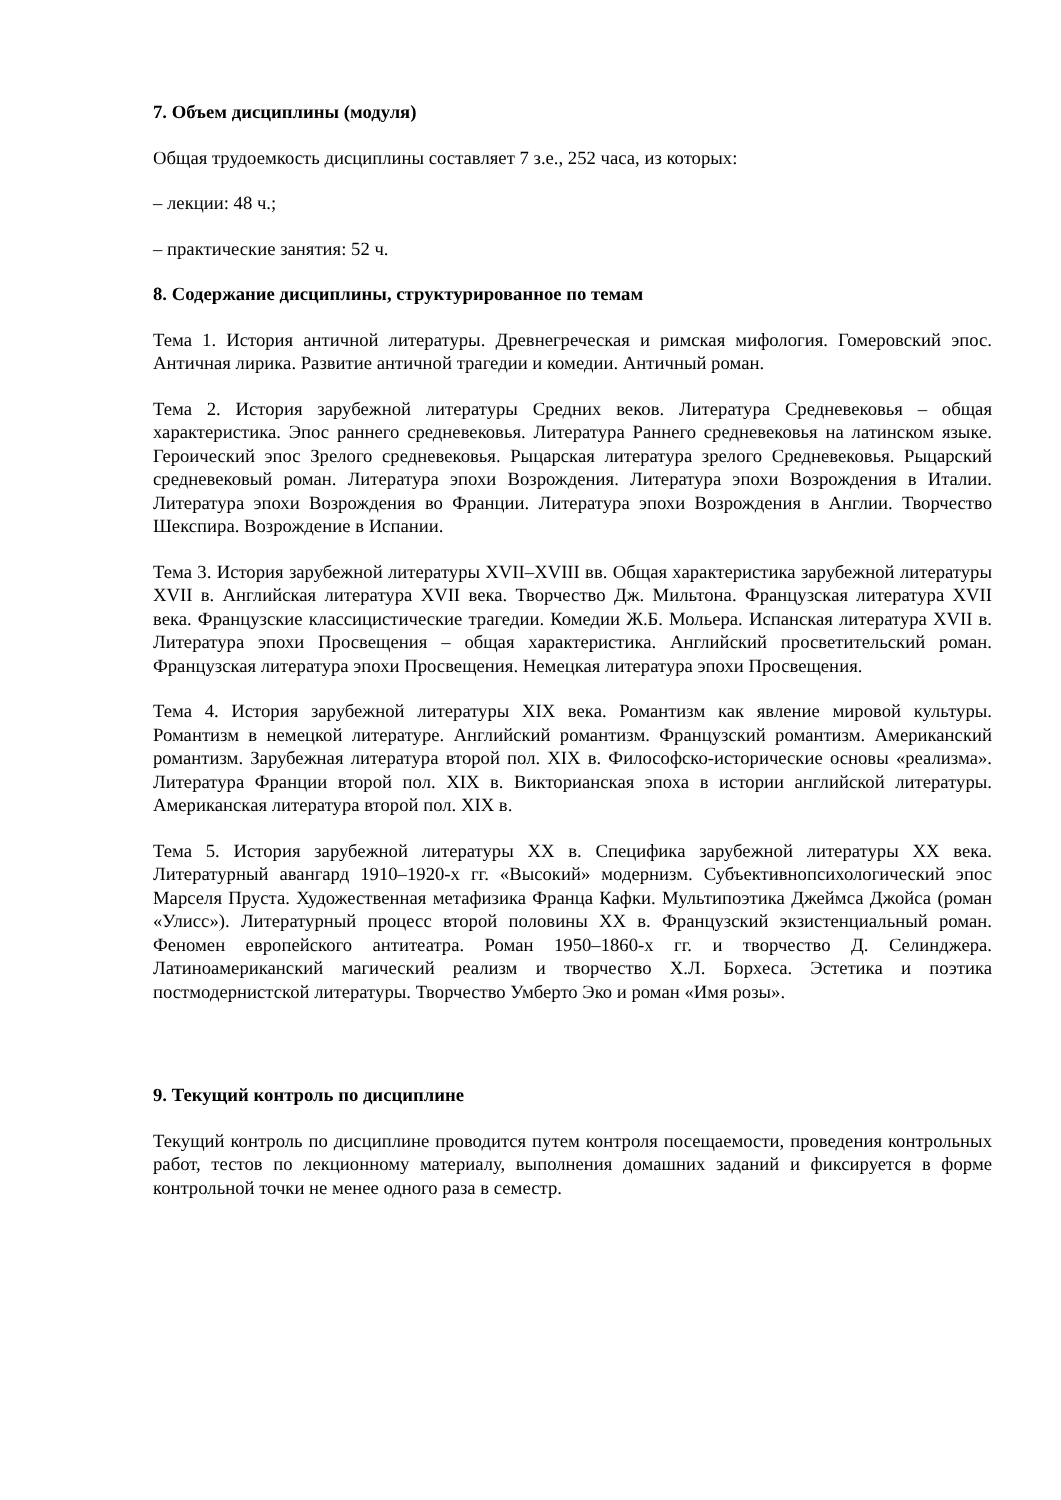7. Объем дисциплины (модуля)
Общая трудоемкость дисциплины составляет 7 з.е., 252 часа, из которых:
– лекции: 48 ч.;
– практические занятия: 52 ч.
8. Содержание дисциплины, структурированное по темам
Тема 1. История античной литературы. Древнегреческая и римская мифология. Гомеровский эпос. Античная лирика. Развитие античной трагедии и комедии. Античный роман.
Тема 2. История зарубежной литературы Средних веков. Литература Средневековья – общая характеристика. Эпос раннего средневековья. Литература Раннего средневековья на латинском языке. Героический эпос Зрелого средневековья. Рыцарская литература зрелого Средневековья. Рыцарский средневековый роман. Литература эпохи Возрождения. Литература эпохи Возрождения в Италии. Литература эпохи Возрождения во Франции. Литература эпохи Возрождения в Англии. Творчество Шекспира. Возрождение в Испании.
Тема 3. История зарубежной литературы XVII–XVIII вв. Общая характеристика зарубежной литературы XVII в. Английская литература XVII века. Творчество Дж. Мильтона. Французская литература XVII века. Французские классицистические трагедии. Комедии Ж.Б. Мольера. Испанская литература XVII в. Литература эпохи Просвещения – общая характеристика. Английский просветительский роман. Французская литература эпохи Просвещения. Немецкая литература эпохи Просвещения.
Тема 4. История зарубежной литературы XIX века. Романтизм как явление мировой культуры. Романтизм в немецкой литературе. Английский романтизм. Французский романтизм. Американский романтизм. Зарубежная литература второй пол. XIX в. Философско-исторические основы «реализма». Литература Франции второй пол. XIX в. Викторианская эпоха в истории английской литературы. Американская литература второй пол. XIX в.
Тема 5. История зарубежной литературы XX в. Специфика зарубежной литературы XX века. Литературный авангард 1910–1920-х гг. «Высокий» модернизм. Субъективнопсихологический эпос Марселя Пруста. Художественная метафизика Франца Кафки. Мультипоэтика Джеймса Джойса (роман «Улисс»). Литературный процесс второй половины XX в. Французский экзистенциальный роман. Феномен европейского антитеатра. Роман 1950–1860-х гг. и творчество Д. Селинджера. Латиноамериканский магический реализм и творчество Х.Л. Борхеса. Эстетика и поэтика постмодернистской литературы. Творчество Умберто Эко и роман «Имя розы».
9. Текущий контроль по дисциплине
Текущий контроль по дисциплине проводится путем контроля посещаемости, проведения контрольных работ, тестов по лекционному материалу, выполнения домашних заданий и фиксируется в форме контрольной точки не менее одного раза в семестр.